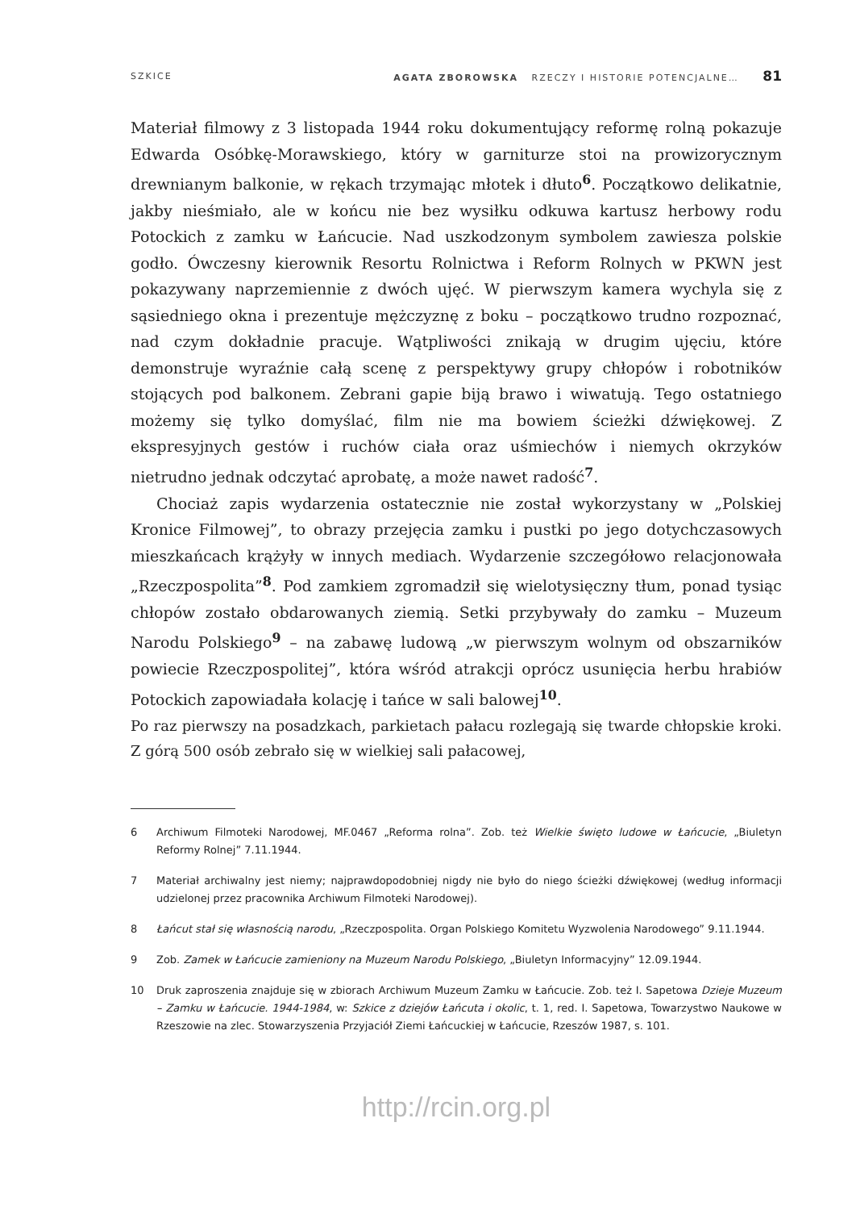SZKICE AGATA ZBOROWSKA RZECZY I HISTORIE POTENCJALNE… 81
Materiał filmowy z 3 listopada 1944 roku dokumentujący reformę rolną pokazuje Edwarda Osóbkę-Morawskiego, który w garniturze stoi na prowizorycznym drewnianym balkonie, w rękach trzymając młotek i dłuto<sup>6</sup>. Początkowo delikatnie, jakby nieśmiało, ale w końcu nie bez wysiłku odkuwa kartusz herbowy rodu Potockich z zamku w Łańcucie. Nad uszkodzonym symbolem zawiesza polskie godło. Ówczesny kierownik Resortu Rolnictwa i Reform Rolnych w PKWN jest pokazywany naprzemiennie z dwóch ujęć. W pierwszym kamera wychyla się z sąsiedniego okna i prezentuje mężczyznę z boku – początkowo trudno rozpoznać, nad czym dokładnie pracuje. Wątpliwości znikają w drugim ujęciu, które demonstruje wyraźnie całą scenę z perspektywy grupy chłopów i robotników stojących pod balkonem. Zebrani gapie biją brawo i wiwatują. Tego ostatniego możemy się tylko domyślać, film nie ma bowiem ścieżki dźwiękowej. Z ekspresyjnych gestów i ruchów ciała oraz uśmiechów i niemych okrzyków nietrudno jednak odczytać aprobatę, a może nawet radość<sup>7</sup>.
Chociaż zapis wydarzenia ostatecznie nie został wykorzystany w „Polskiej Kronice Filmowej”, to obrazy przejęcia zamku i pustki po jego dotychczasowych mieszkańcach krążyły w innych mediach. Wydarzenie szczegółowo relacjonowała „Rzeczpospolita”<sup>8</sup>. Pod zamkiem zgromadził się wielotysięczny tłum, ponad tysiąc chłopów zostało obdarowanych ziemią. Setki przybywały do zamku – Muzeum Narodu Polskiego<sup>9</sup> – na zabawę ludową „w pierwszym wolnym od obszarników powiecie Rzeczpospolitej”, która wśród atrakcji oprócz usunięcia herbu hrabiów Potockich zapowiadała kolację i tańce w sali balowej<sup>10</sup>.
Po raz pierwszy na posadzkach, parkietach pałacu rozlegają się twarde chłopskie kroki. Z górą 500 osób zebrało się w wielkiej sali pałacowej,
6 Archiwum Filmoteki Narodowej, MF.0467 „Reforma rolna”. Zob. też Wielkie święto ludowe w Łańcucie, „Biuletyn Reformy Rolnej” 7.11.1944.
7 Materiał archiwalny jest niemy; najprawdopodobniej nigdy nie było do niego ścieżki dźwiękowej (według informacji udzielonej przez pracownika Archiwum Filmoteki Narodowej).
8 Łańcut stał się własnością narodu, „Rzeczpospolita. Organ Polskiego Komitetu Wyzwolenia Narodowego” 9.11.1944.
9 Zob. Zamek w Łańcucie zamieniony na Muzeum Narodu Polskiego, „Biuletyn Informacyjny” 12.09.1944.
10 Druk zaproszenia znajduje się w zbiorach Archiwum Muzeum Zamku w Łańcucie. Zob. też I. Sapetowa Dzieje Muzeum – Zamku w Łańcucie. 1944-1984, w: Szkice z dziejów Łańcuta i okolic, t. 1, red. I. Sapetowa, Towarzystwo Naukowe w Rzeszowie na zlec. Stowarzyszenia Przyjaciół Ziemi Łańcuckiej w Łańcucie, Rzeszów 1987, s. 101.
http://rcin.org.pl